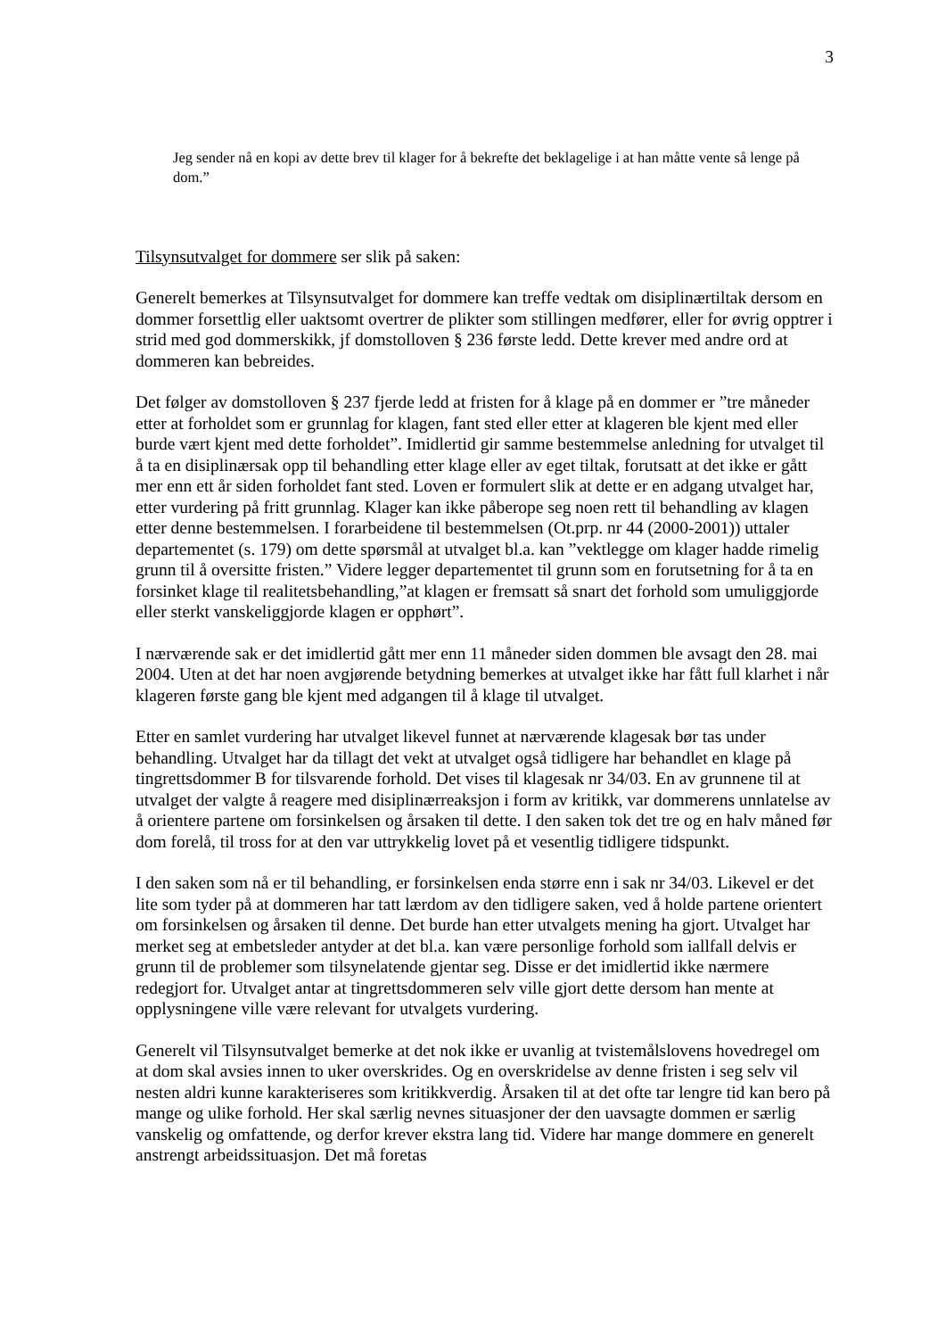3
Jeg sender nå en kopi av dette brev til klager for å bekrefte det beklagelige i at han måtte vente så lenge på dom.”
Tilsynsutvalget for dommere ser slik på saken:
Generelt bemerkes at Tilsynsutvalget for dommere kan treffe vedtak om disiplinærtiltak dersom en dommer forsettlig eller uaktsomt overtrer de plikter som stillingen medfører, eller for øvrig opptrer i strid med god dommerskikk, jf domstolloven § 236 første ledd. Dette krever med andre ord at dommeren kan bebreides.
Det følger av domstolloven § 237 fjerde ledd at fristen for å klage på en dommer er ”tre måneder etter at forholdet som er grunnlag for klagen, fant sted eller etter at klageren ble kjent med eller burde vært kjent med dette forholdet”. Imidlertid gir samme bestemmelse anledning for utvalget til å ta en disiplinærsak opp til behandling etter klage eller av eget tiltak, forutsatt at det ikke er gått mer enn ett år siden forholdet fant sted. Loven er formulert slik at dette er en adgang utvalget har, etter vurdering på fritt grunnlag. Klager kan ikke påberope seg noen rett til behandling av klagen etter denne bestemmelsen. I forarbeidene til bestemmelsen (Ot.prp. nr 44 (2000-2001)) uttaler departementet (s. 179) om dette spørsmål at utvalget bl.a. kan ”vektlegge om klager hadde rimelig grunn til å oversitte fristen.” Videre legger departementet til grunn som en forutsetning for å ta en forsinket klage til realitetsbehandling,”at klagen er fremsatt så snart det forhold som umuliggjorde eller sterkt vanskeliggjorde klagen er opphørt”.
I nærværende sak er det imidlertid gått mer enn 11 måneder siden dommen ble avsagt den 28. mai 2004. Uten at det har noen avgjørende betydning bemerkes at utvalget ikke har fått full klarhet i når klageren første gang ble kjent med adgangen til å klage til utvalget.
Etter en samlet vurdering har utvalget likevel funnet at nærværende klagesak bør tas under behandling. Utvalget har da tillagt det vekt at utvalget også tidligere har behandlet en klage på tingrettsdommer B for tilsvarende forhold. Det vises til klagesak nr 34/03. En av grunnene til at utvalget der valgte å reagere med disiplinærreaksjon i form av kritikk, var dommerens unnlatelse av å orientere partene om forsinkelsen og årsaken til dette. I den saken tok det tre og en halv måned før dom forelå, til tross for at den var uttrykkelig lovet på et vesentlig tidligere tidspunkt.
I den saken som nå er til behandling, er forsinkelsen enda større enn i sak nr 34/03. Likevel er det lite som tyder på at dommeren har tatt lærdom av den tidligere saken, ved å holde partene orientert om forsinkelsen og årsaken til denne. Det burde han etter utvalgets mening ha gjort. Utvalget har merket seg at embetsleder antyder at det bl.a. kan være personlige forhold som iallfall delvis er grunn til de problemer som tilsynelatende gjentar seg. Disse er det imidlertid ikke nærmere redegjort for. Utvalget antar at tingrettsdommeren selv ville gjort dette dersom han mente at opplysningene ville være relevant for utvalgets vurdering.
Generelt vil Tilsynsutvalget bemerke at det nok ikke er uvanlig at tvistemålslovens hovedregel om at dom skal avsies innen to uker overskrides. Og en overskridelse av denne fristen i seg selv vil nesten aldri kunne karakteriseres som kritikkverdig. Årsaken til at det ofte tar lengre tid kan bero på mange og ulike forhold. Her skal særlig nevnes situasjoner der den uavsagte dommen er særlig vanskelig og omfattende, og derfor krever ekstra lang tid. Videre har mange dommere en generelt anstrengt arbeidssituasjon. Det må foretas